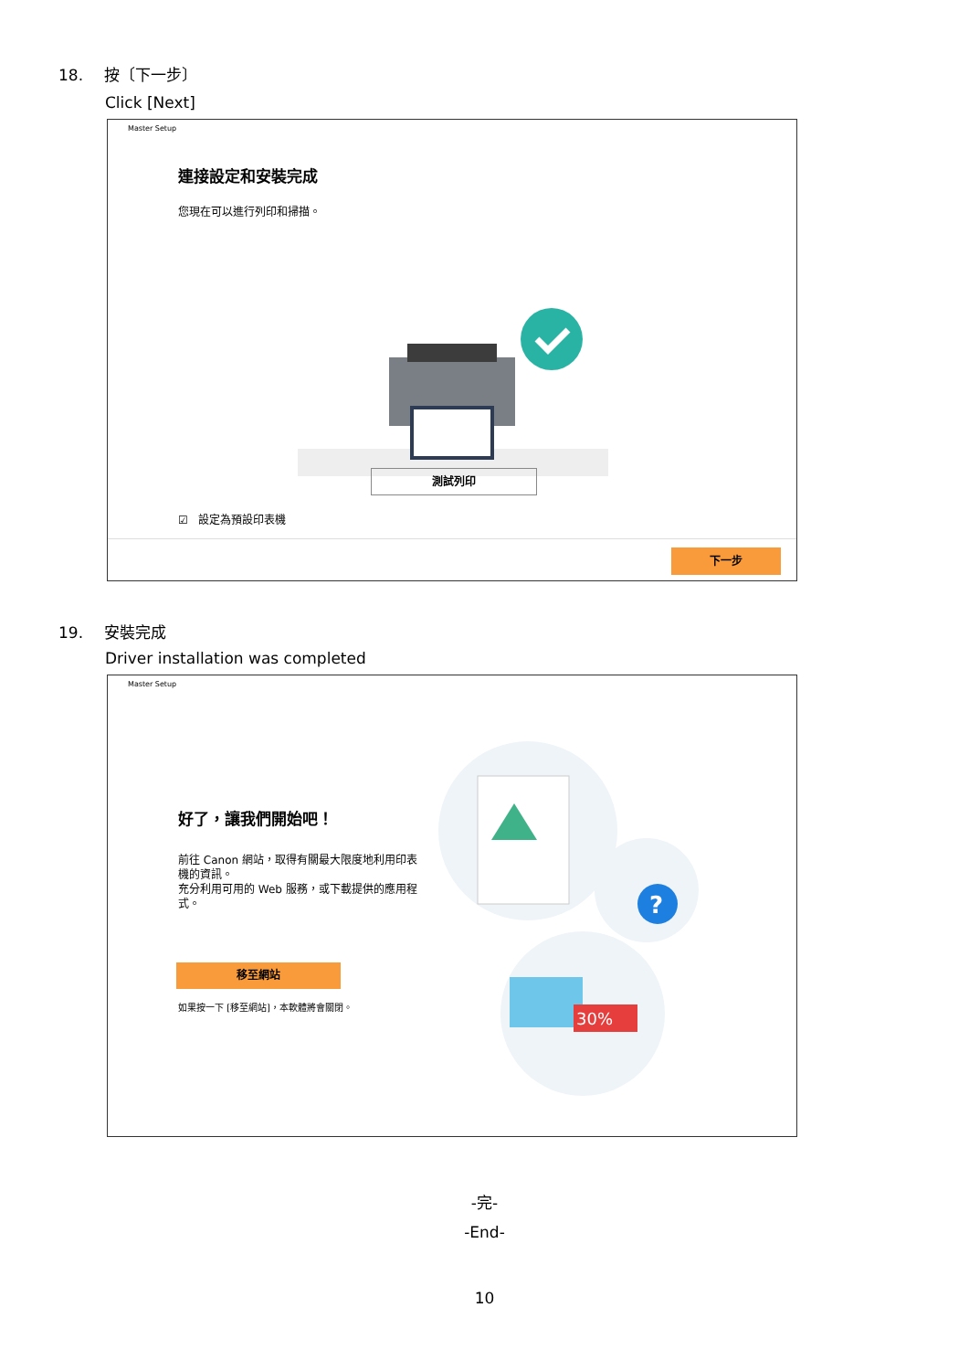18. 按〔下一步〕
Click [Next]
Master Setup
連接設定和安裝完成
您現在可以進行列印和掃描。
測試列印
☑ 設定為預設印表機
下一步
19. 安裝完成
Driver installation was completed
Master Setup
好了，讓我們開始吧！
前往 Canon 網站，取得有關最大限度地利用印表機的資訊。
充分利用可用的 Web 服務，或下載提供的應用程式。
移至網站
如果按一下 [移至網站]，本軟體將會關閉。
?
30%
-完-
-End-
10